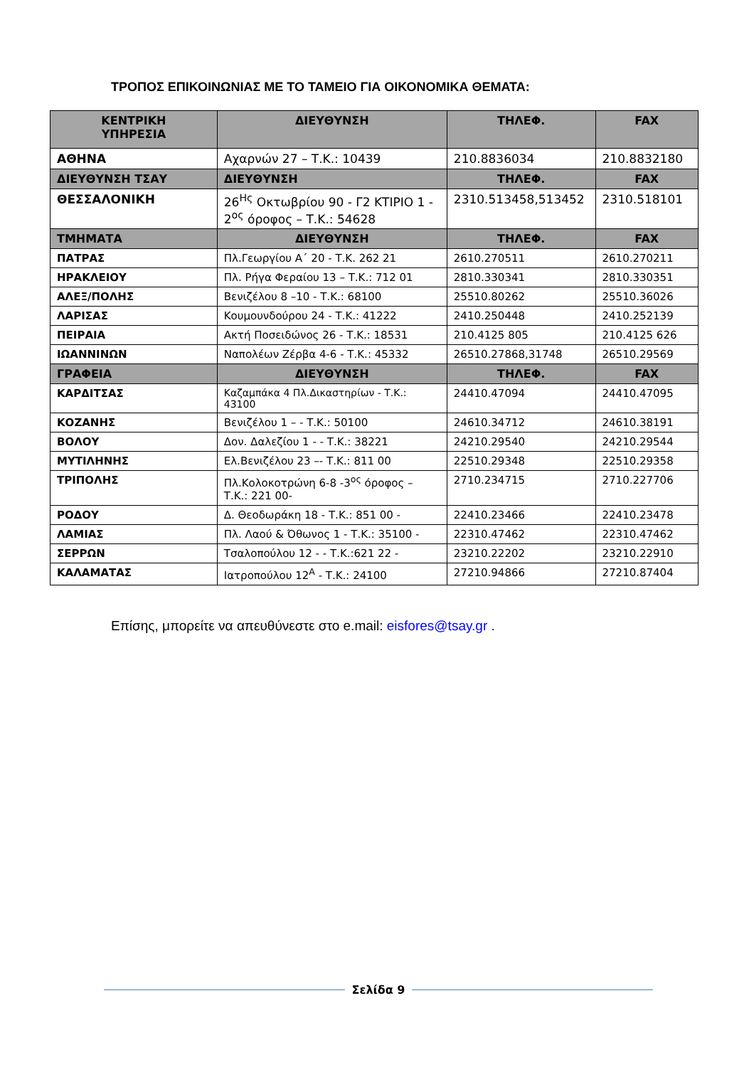ΤΡΟΠΟΣ ΕΠΙΚΟΙΝΩΝΙΑΣ ΜΕ ΤΟ ΤΑΜΕΙΟ ΓΙΑ ΟΙΚΟΝΟΜΙΚΑ ΘΕΜΑΤΑ:
| ΚΕΝΤΡΙΚΗ ΥΠΗΡΕΣΙΑ | ΔΙΕΥΘΥΝΣΗ | ΤΗΛΕΦ. | FAX |
| --- | --- | --- | --- |
| ΑΘΗΝΑ | Αχαρνών 27 – Τ.Κ.: 10439 | 210.8836034 | 210.8832180 |
| ΔΙΕΥΘΥΝΣΗ ΤΣΑΥ | ΔΙΕΥΘΥΝΣΗ | ΤΗΛΕΦ. | FAX |
| ΘΕΣΣΑΛΟΝΙΚΗ | 26<sup>Ης</sup> Οκτωβρίου 90 - Γ2 ΚΤΙΡΙΟ 1 - 2<sup>ος</sup> όροφος – Τ.Κ.: 54628 | 2310.513458,513452 | 2310.518101 |
| ΤΜΗΜΑΤΑ | ΔΙΕΥΘΥΝΣΗ | ΤΗΛΕΦ. | FAX |
| ΠΑΤΡΑΣ | Πλ.Γεωργίου Α΄ 20 - Τ.Κ. 262 21 | 2610.270511 | 2610.270211 |
| ΗΡΑΚΛΕΙΟΥ | Πλ. Ρήγα Φεραίου 13 – Τ.Κ.: 712 01 | 2810.330341 | 2810.330351 |
| ΑΛΕΞ/ΠΟΛΗΣ | Βενιζέλου 8 –10 - Τ.Κ.: 68100 | 25510.80262 | 25510.36026 |
| ΛΑΡΙΣΑΣ | Κουμουνδούρου 24 - Τ.Κ.: 41222 | 2410.250448 | 2410.252139 |
| ΠΕΙΡΑΙΑ | Ακτή Ποσειδώνος 26 - Τ.Κ.: 18531 | 210.4125 805 | 210.4125 626 |
| ΙΩΑΝΝΙΝΩΝ | Ναπολέων Ζέρβα 4-6 - Τ.Κ.: 45332 | 26510.27868,31748 | 26510.29569 |
| ΓΡΑΦΕΙΑ | ΔΙΕΥΘΥΝΣΗ | ΤΗΛΕΦ. | FAX |
| ΚΑΡΔΙΤΣΑΣ | Καζαμπάκα 4 Πλ.Δικαστηρίων - Τ.Κ.: 43100 | 24410.47094 | 24410.47095 |
| ΚΟΖΑΝΗΣ | Βενιζέλου 1 – - Τ.Κ.: 50100 | 24610.34712 | 24610.38191 |
| ΒΟΛΟΥ | Δον. Δαλεζίου 1 - - Τ.Κ.: 38221 | 24210.29540 | 24210.29544 |
| ΜΥΤΙΛΗΝΗΣ | Ελ.Βενιζέλου 23 –- Τ.Κ.: 811 00 | 22510.29348 | 22510.29358 |
| ΤΡΙΠΟΛΗΣ | Πλ.Κολοκοτρώνη 6-8 -3<sup>ος</sup> όροφος – Τ.Κ.: 221 00- | 2710.234715 | 2710.227706 |
| ΡΟΔΟΥ | Δ. Θεοδωράκη 18 - Τ.Κ.: 851 00 - | 22410.23466 | 22410.23478 |
| ΛΑΜΙΑΣ | Πλ. Λαού & Όθωνος 1 - Τ.Κ.: 35100 - | 22310.47462 | 22310.47462 |
| ΣΕΡΡΩΝ | Τσαλοπούλου 12 - - Τ.Κ.:621 22 - | 23210.22202 | 23210.22910 |
| ΚΑΛΑΜΑΤΑΣ | Ιατροπούλου 12<sup>Α</sup> - Τ.Κ.: 24100 | 27210.94866 | 27210.87404 |
Επίσης, μπορείτε να απευθύνεστε στο e.mail: eisfores@tsay.gr .
Σελίδα 9